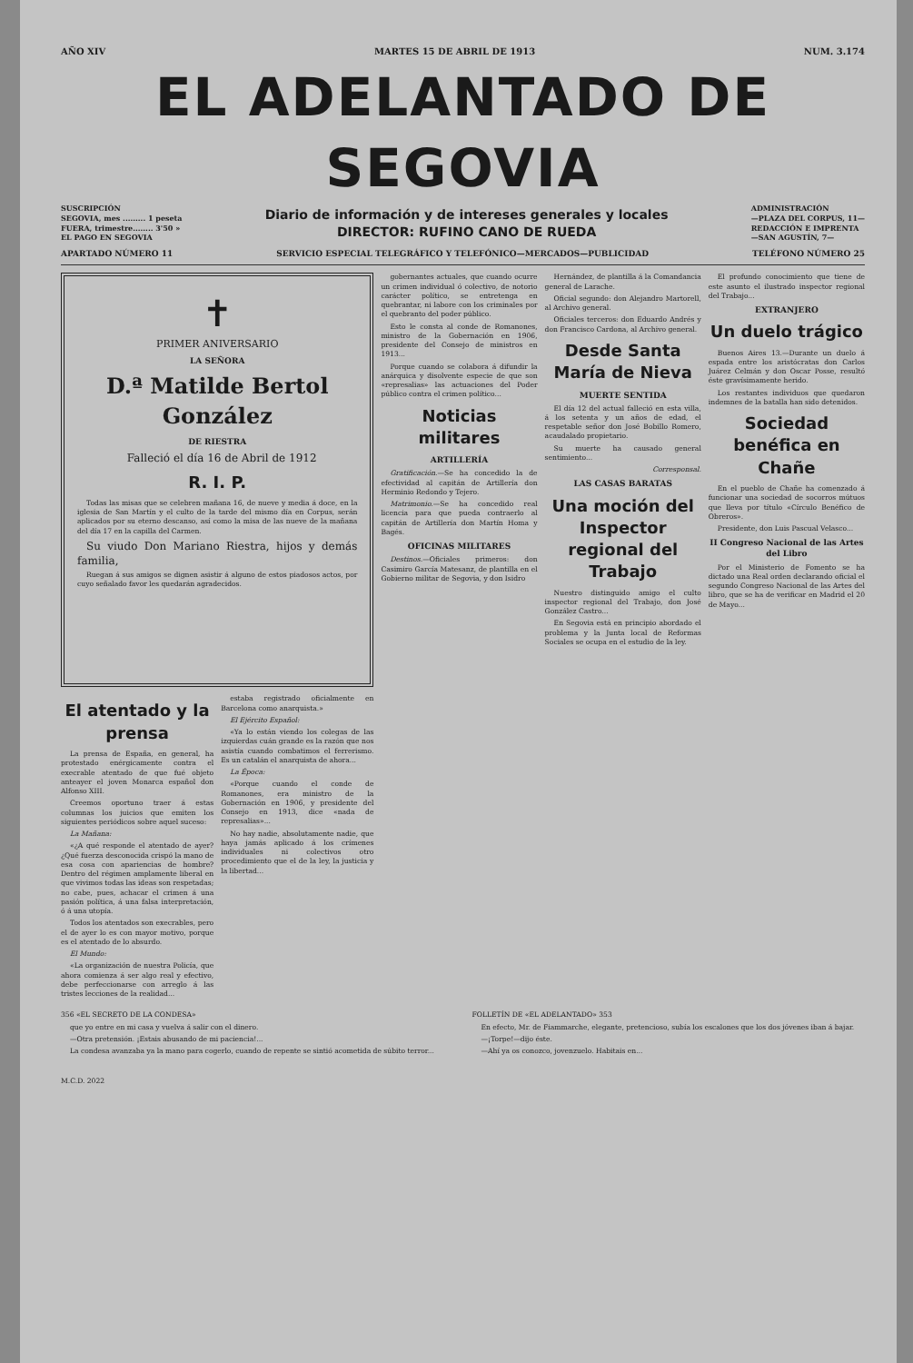AÑO XIV MARTES 15 DE ABRIL DE 1913 NUM. 3.174
EL ADELANTADO DE SEGOVIA
SUSCRIPCIÓN
SEGOVIA, mes ......... 1 peseta
FUERA, trimestre........ 3'50 »
EL PAGO EN SEGOVIA
Diario de información y de intereses generales y locales
DIRECTOR: RUFINO CANO DE RUEDA
ADMINISTRACIÓN
—PLAZA DEL CORPUS, 11—
REDACCIÓN E IMPRENTA
—SAN AGUSTÍN, 7—
APARTADO NÚMERO 11 SERVICIO ESPECIAL TELEGRÁFICO Y TELEFÓNICO—MERCADOS—PUBLICIDAD TELÉFONO NÚMERO 25
✝
PRIMER ANIVERSARIO
LA SEÑORA
D.ª Matilde Bertol González
DE RIESTRA
Falleció el día 16 de Abril de 1912
R. I. P.
Todas las misas que se celebren mañana 16, de nueve y media á doce, en la iglesia de San Martín y el culto de la tarde del mismo día en Corpus, serán aplicados por su eterno descanso, así como la misa de las nueve de la mañana del día 17 en la capilla del Carmen.
Su viudo Don Mariano Riestra, hijos y demás familia,
Ruegan á sus amigos se dignen asistir á alguno de estos piadosos actos, por cuyo señalado favor les quedarán agradecidos.
El atentado y la prensa
La prensa de España, en general, ha protestado enérgicamente contra el execrable atentado de que fué objeto anteayer el joven Monarca español don Alfonso XIII.
Creemos oportuno traer á estas columnas los juicios que emiten los siguientes periódicos sobre aquel suceso:
La Mañana:
«¿A qué responde el atentado de ayer? ¿Qué fuerza desconocida crispó la mano de esa cosa con apariencias de hombre? Dentro del régimen amplamente liberal en que vivimos todas las ideas son respetadas; no cabe, pues, achacar el crimen á una pasión política, á una falsa interpretación, ó á una utopía.
Todos los atentados son execrables, pero el de ayer lo es con mayor motivo, porque es el atentado de lo absurdo.
El Mundo:
«La organización de nuestra Policía, que ahora comienza á ser algo real y efectivo, debe perfeccionarse con arreglo á las tristes lecciones de la realidad...
estaba registrado oficialmente en Barcelona como anarquista.»
El Ejército Español:
«Ya lo están viendo los colegas de las izquierdas cuán grande es la razón que nos asistía cuando combatimos el ferrerismo. Es un catalán el anarquista de ahora...
La Época:
«Porque cuando el conde de Romanones, era ministro de la Gobernación en 1906, y presidente del Consejo en 1913, dice «nada de represalias»...
No hay nadie, absolutamente nadie, que haya jamás aplicado á los crímenes individuales ni colectivos otro procedimiento que el de la ley, la justicia y la libertad...
gobernantes actuales, que cuando ocurre un crimen individual ó colectivo, de notorio carácter político, se entretenga en quebrantar, ni labore con los criminales por el quebranto del poder público.
Esto le consta al conde de Romanones, ministro de la Gobernación en 1906, presidente del Consejo de ministros en 1913...
Porque cuando se colabora á difundir la anárquica y disolvente especie de que son «represalias» las actuaciones del Poder público contra el crimen político...
Noticias militares
ARTILLERÍA
Gratificación.—Se ha concedido la de efectividad al capitán de Artillería don Herminio Redondo y Tejero.
Matrimonio.—Se ha concedido real licencia para que pueda contraerlo al capitán de Artillería don Martín Homa y Bagés.
OFICINAS MILITARES
Destinos.—Oficiales primeros: don Casimiro García Matesanz, de plantilla en el Gobierno militar de Segovia, y don Isidro
Hernández, de plantilla á la Comandancia general de Larache.
Oficial segundo: don Alejandro Martorell, al Archivo general.
Oficiales terceros: don Eduardo Andrés y don Francisco Cardona, al Archivo general.
Desde Santa María de Nieva
MUERTE SENTIDA
El día 12 del actual falleció en esta villa, á los setenta y un años de edad, el respetable señor don José Bobillo Romero, acaudalado propietario.
Su muerte ha causado general sentimiento...
Corresponsal.
LAS CASAS BARATAS
Una moción del Inspector regional del Trabajo
Nuestro distinguido amigo el culto inspector regional del Trabajo, don José González Castro...
En Segovia está en principio abordado el problema y la Junta local de Reformas Sociales se ocupa en el estudio de la ley.
El profundo conocimiento que tiene de este asunto el ilustrado inspector regional del Trabajo...
EXTRANJERO
Un duelo trágico
Buenos Aires 13.—Durante un duelo á espada entre los aristócratas don Carlos Juárez Celmán y don Oscar Posse, resultó éste gravísimamente herido.
Los restantes individuos que quedaron indemnes de la batalla han sido detenidos.
Sociedad benéfica en Chañe
En el pueblo de Chañe ha comenzado á funcionar una sociedad de socorros mútuos que lleva por título «Círculo Benéfico de Obreros».
Presidente, don Luis Pascual Velasco...
II Congreso Nacional de las Artes del Libro
Por el Ministerio de Fomento se ha dictado una Real orden declarando oficial el segundo Congreso Nacional de las Artes del libro, que se ha de verificar en Madrid el 20 de Mayo...
356 «EL SECRETO DE LA CONDESA»
que yo entre en mi casa y vuelva á salir con el dinero.
—Otra pretensión. ¡Estais abusando de mi paciencia!...
La condesa avanzaba ya la mano para cogerlo, cuando de repente se sintió acometida de súbito terror...
FOLLETÍN DE «EL ADELANTADO» 353
En efecto, Mr. de Fiammarche, elegante, pretencioso, subía los escalones que los dos jóvenes iban á bajar.
—¡Torpe!—dijo éste.
—Ahí ya os conozco, jovenzuelo. Habitais en...
M.C.D. 2022